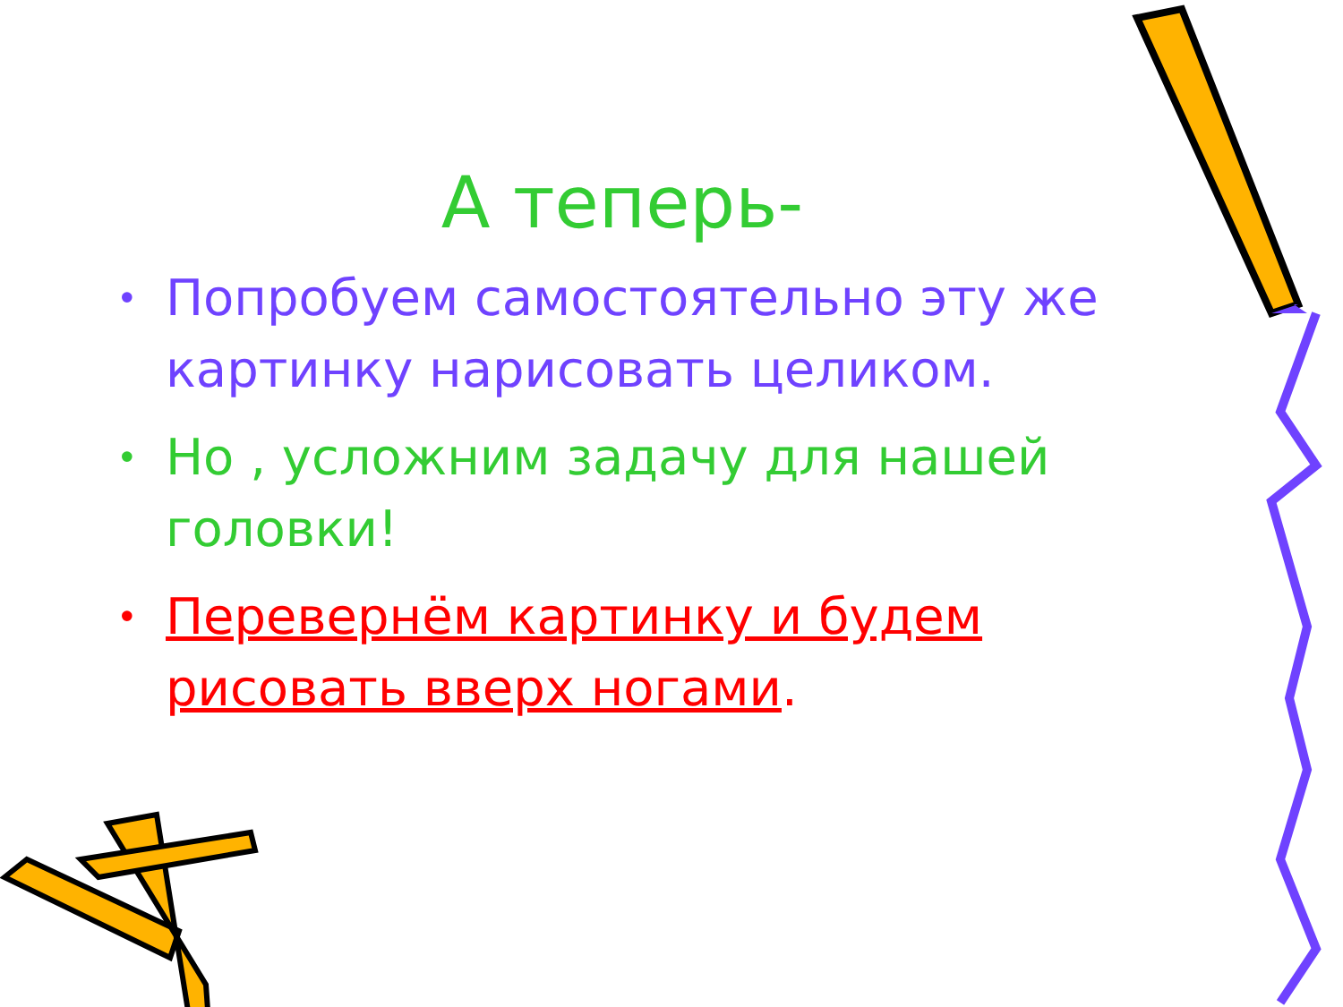А теперь-
• Попробуем самостоятельно эту же картинку нарисовать целиком.
• Но , усложним задачу для нашей головки!
• Перевернём картинку и будем рисовать вверх ногами.